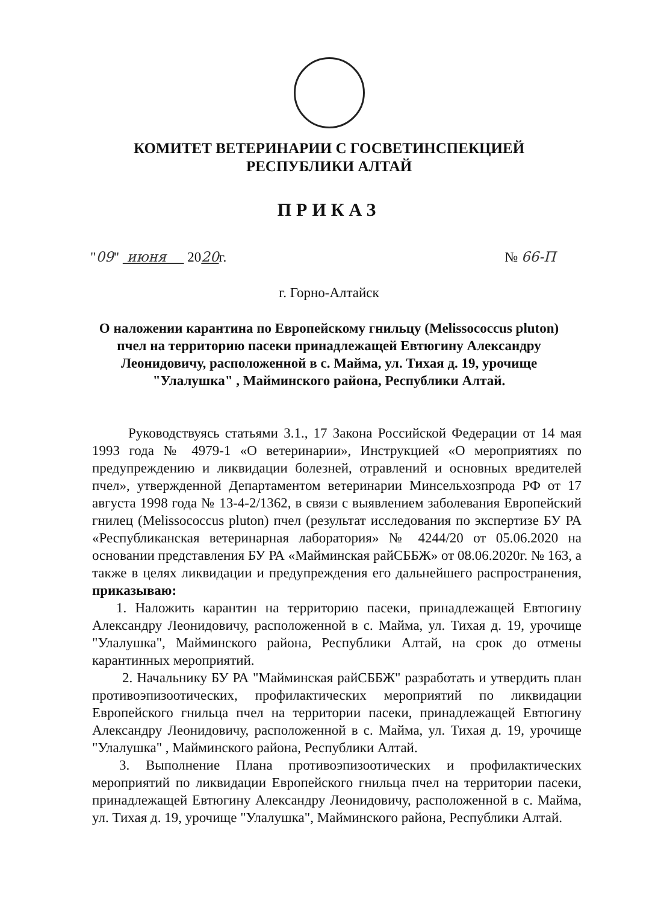КОМИТЕТ ВЕТЕРИНАРИИ С ГОСВЕТИНСПЕКЦИЕЙ
РЕСПУБЛИКИ АЛТАЙ
ПРИКАЗ
"09" июня 2020г. № 66-П
г. Горно-Алтайск
О наложении карантина по Европейскому гнильцу (Melissococcus pluton) пчел на территорию пасеки принадлежащей Евтюгину Александру Леонидовичу, расположенной в с. Майма, ул. Тихая д. 19, урочище "Улалушка" , Майминского района, Республики Алтай.
Руководствуясь статьями 3.1., 17 Закона Российской Федерации от 14 мая 1993 года № 4979-1 «О ветеринарии», Инструкцией «О мероприятиях по предупреждению и ликвидации болезней, отравлений и основных вредителей пчел», утвержденной Департаментом ветеринарии Минсельхозпрода РФ от 17 августа 1998 года № 13-4-2/1362, в связи с выявлением заболевания Европейский гнилец (Melissococcus pluton) пчел (результат исследования по экспертизе БУ РА «Республиканская ветеринарная лаборатория» № 4244/20 от 05.06.2020 на основании представления БУ РА «Майминская райСББЖ» от 08.06.2020г. № 163, а также в целях ликвидации и предупреждения его дальнейшего распространения, приказываю:
1. Наложить карантин на территорию пасеки, принадлежащей Евтюгину Александру Леонидовичу, расположенной в с. Майма, ул. Тихая д. 19, урочище "Улалушка", Майминского района, Республики Алтай, на срок до отмены карантинных мероприятий.
2. Начальнику БУ РА "Майминская райСББЖ" разработать и утвердить план противоэпизоотических, профилактических мероприятий по ликвидации Европейского гнильца пчел на территории пасеки, принадлежащей Евтюгину Александру Леонидовичу, расположенной в с. Майма, ул. Тихая д. 19, урочище "Улалушка" , Майминского района, Республики Алтай.
3. Выполнение Плана противоэпизоотических и профилактических мероприятий по ликвидации Европейского гнильца пчел на территории пасеки, принадлежащей Евтюгину Александру Леонидовичу, расположенной в с. Майма, ул. Тихая д. 19, урочище "Улалушка", Майминского района, Республики Алтай.